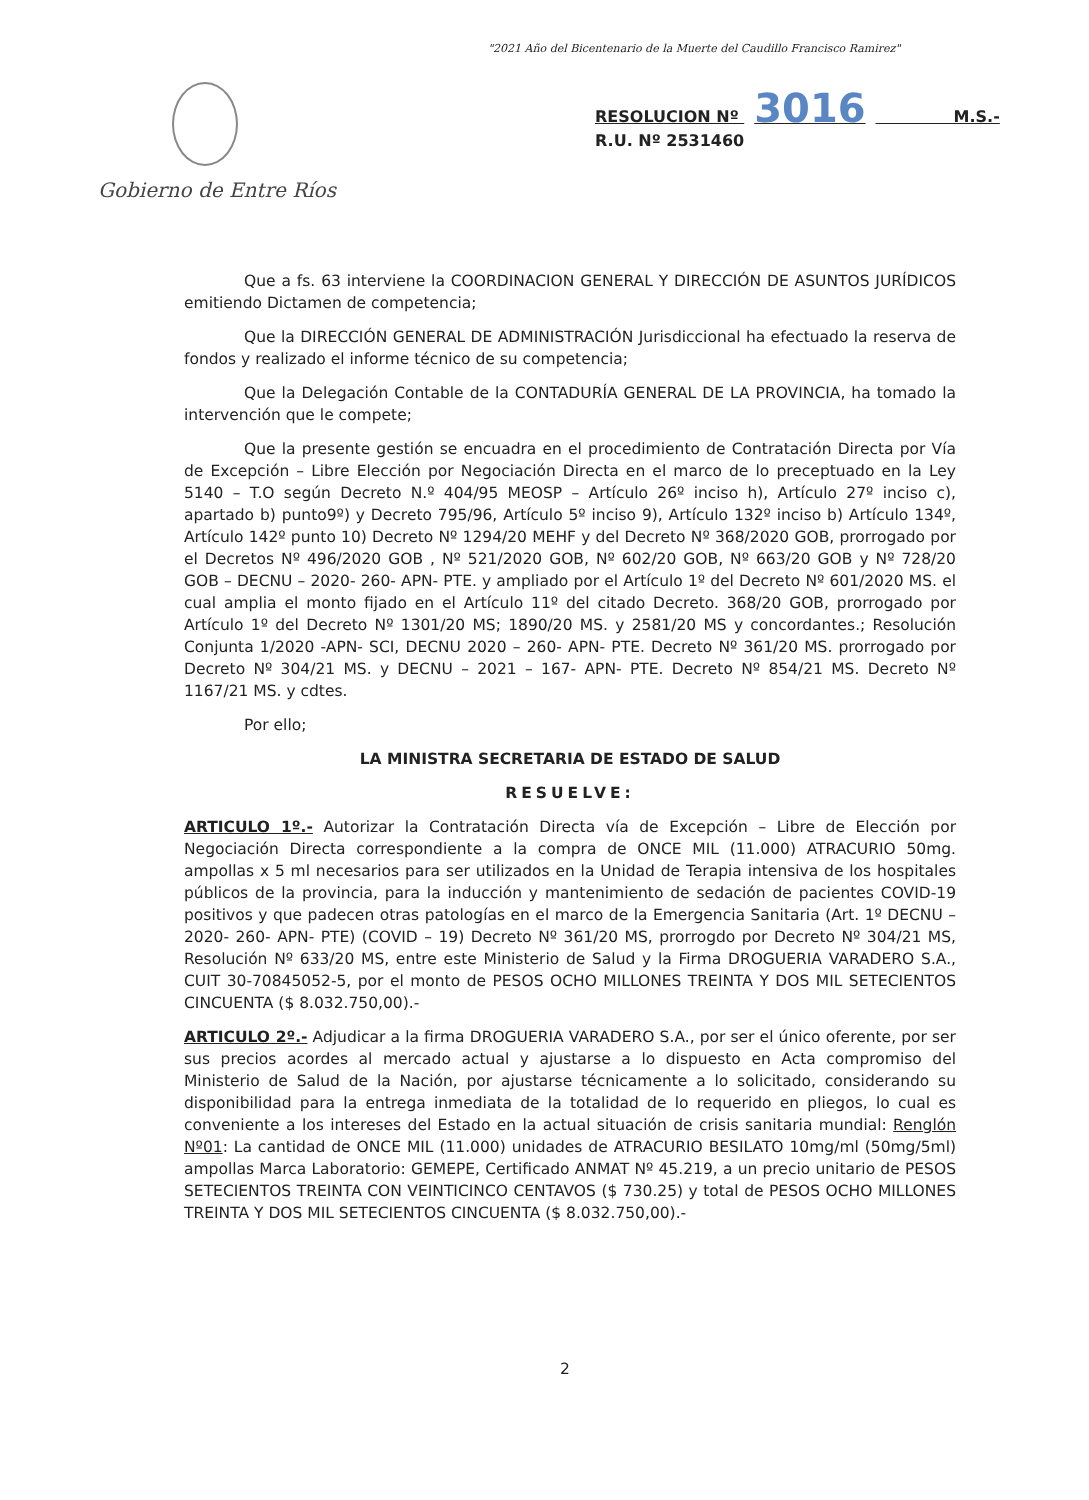"2021 Año del Bicentenario de la Muerte del Caudillo Francisco Ramirez"
Gobierno de Entre Ríos
RESOLUCION Nº 3016 M.S.-
R.U. Nº 2531460
Que a fs. 63 interviene la COORDINACION GENERAL Y DIRECCIÓN DE ASUNTOS JURÍDICOS emitiendo Dictamen de competencia;
Que la DIRECCIÓN GENERAL DE ADMINISTRACIÓN Jurisdiccional ha efectuado la reserva de fondos y realizado el informe técnico de su competencia;
Que la Delegación Contable de la CONTADURÍA GENERAL DE LA PROVINCIA, ha tomado la intervención que le compete;
Que la presente gestión se encuadra en el procedimiento de Contratación Directa por Vía de Excepción – Libre Elección por Negociación Directa en el marco de lo preceptuado en la Ley 5140 – T.O según Decreto N.º 404/95 MEOSP – Artículo 26º inciso h), Artículo 27º inciso c), apartado b) punto9º) y Decreto 795/96, Artículo 5º inciso 9), Artículo 132º inciso b) Artículo 134º, Artículo 142º punto 10) Decreto Nº 1294/20 MEHF y del Decreto Nº 368/2020 GOB, prorrogado por el Decretos Nº 496/2020 GOB , Nº 521/2020 GOB, Nº 602/20 GOB, Nº 663/20 GOB y Nº 728/20 GOB – DECNU – 2020- 260- APN- PTE. y ampliado por el Artículo 1º del Decreto Nº 601/2020 MS. el cual amplia el monto fijado en el Artículo 11º del citado Decreto. 368/20 GOB, prorrogado por Artículo 1º del Decreto Nº 1301/20 MS; 1890/20 MS. y 2581/20 MS y concordantes.; Resolución Conjunta 1/2020 -APN- SCI, DECNU 2020 – 260- APN- PTE. Decreto Nº 361/20 MS. prorrogado por Decreto Nº 304/21 MS. y DECNU – 2021 – 167- APN- PTE. Decreto Nº 854/21 MS. Decreto Nº 1167/21 MS. y cdtes.
Por ello;
LA MINISTRA SECRETARIA DE ESTADO DE SALUD
RESUELVE:
ARTICULO 1º.- Autorizar la Contratación Directa vía de Excepción – Libre de Elección por Negociación Directa correspondiente a la compra de ONCE MIL (11.000) ATRACURIO 50mg. ampollas x 5 ml necesarios para ser utilizados en la Unidad de Terapia intensiva de los hospitales públicos de la provincia, para la inducción y mantenimiento de sedación de pacientes COVID-19 positivos y que padecen otras patologías en el marco de la Emergencia Sanitaria (Art. 1º DECNU – 2020- 260- APN- PTE) (COVID – 19) Decreto Nº 361/20 MS, prorrogdo por Decreto Nº 304/21 MS, Resolución Nº 633/20 MS, entre este Ministerio de Salud y la Firma DROGUERIA VARADERO S.A., CUIT 30-70845052-5, por el monto de PESOS OCHO MILLONES TREINTA Y DOS MIL SETECIENTOS CINCUENTA ($ 8.032.750,00).-
ARTICULO 2º.- Adjudicar a la firma DROGUERIA VARADERO S.A., por ser el único oferente, por ser sus precios acordes al mercado actual y ajustarse a lo dispuesto en Acta compromiso del Ministerio de Salud de la Nación, por ajustarse técnicamente a lo solicitado, considerando su disponibilidad para la entrega inmediata de la totalidad de lo requerido en pliegos, lo cual es conveniente a los intereses del Estado en la actual situación de crisis sanitaria mundial: Renglón Nº01: La cantidad de ONCE MIL (11.000) unidades de ATRACURIO BESILATO 10mg/ml (50mg/5ml) ampollas Marca Laboratorio: GEMEPE, Certificado ANMAT Nº 45.219, a un precio unitario de PESOS SETECIENTOS TREINTA CON VEINTICINCO CENTAVOS ($ 730.25) y total de PESOS OCHO MILLONES TREINTA Y DOS MIL SETECIENTOS CINCUENTA ($ 8.032.750,00).-
2